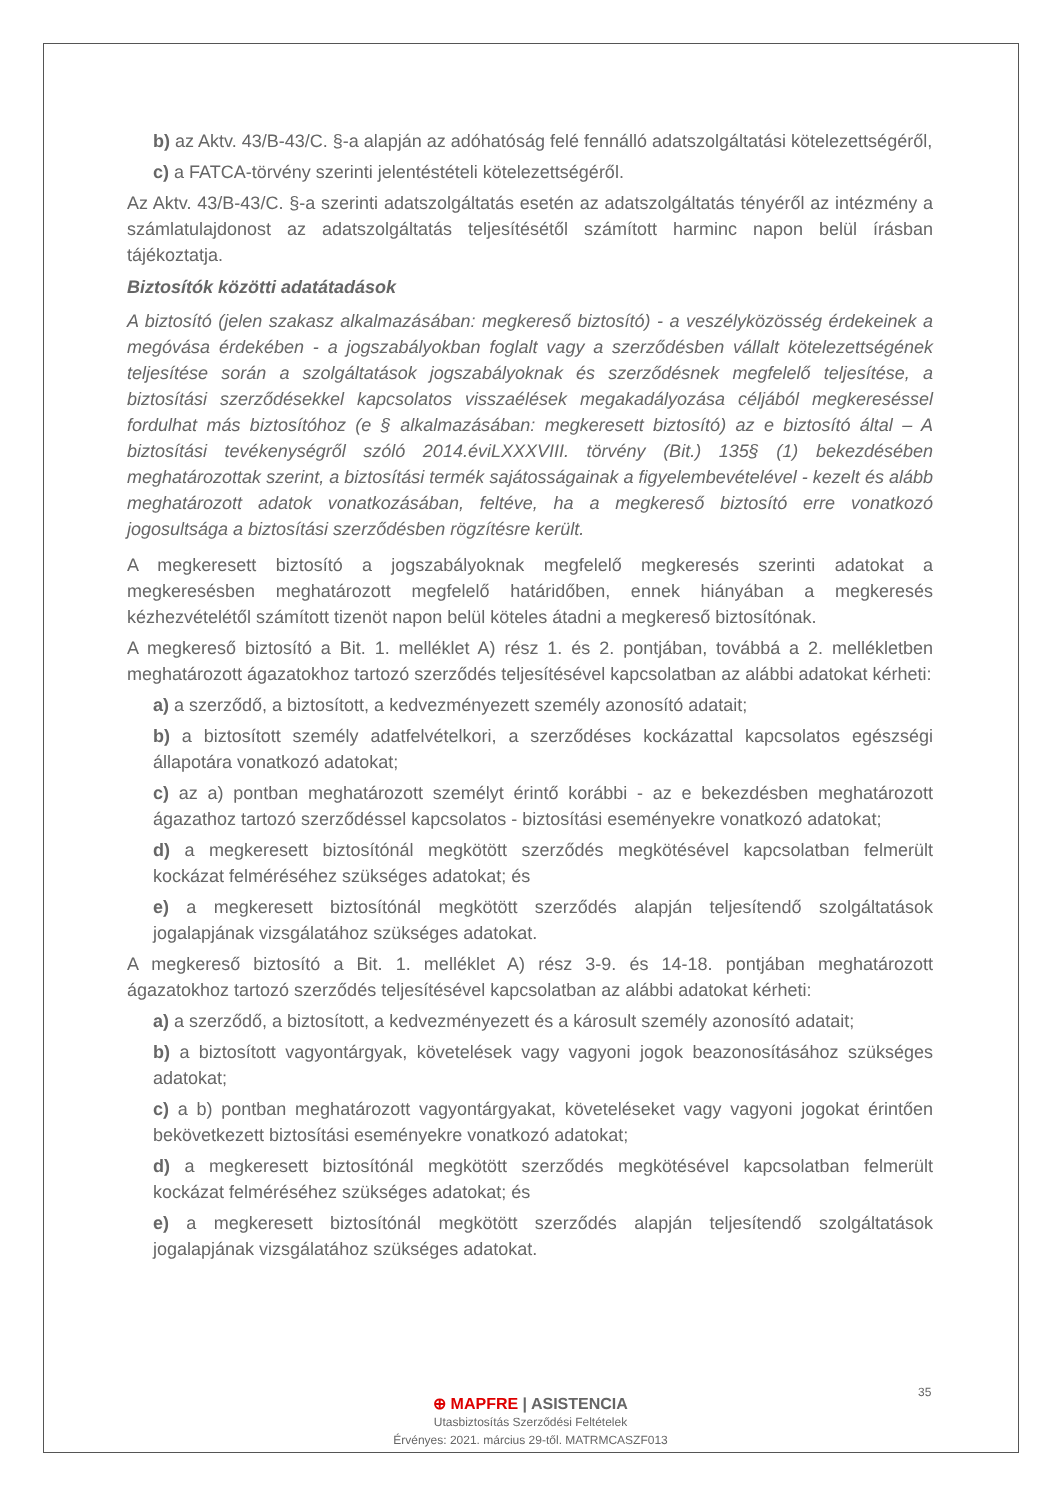b) az Aktv. 43/B-43/C. §-a alapján az adóhatóság felé fennálló adatszolgáltatási kötelezettségéről,
c) a FATCA-törvény szerinti jelentéstételi kötelezettségéről.
Az Aktv. 43/B-43/C. §-a szerinti adatszolgáltatás esetén az adatszolgáltatás tényéről az intézmény a számlatulajdonost az adatszolgáltatás teljesítésétől számított harminc napon belül írásban tájékoztatja.
Biztosítók közötti adatátadások
A biztosító (jelen szakasz alkalmazásában: megkereső biztosító) - a veszélyközösség érdekeinek a megóvása érdekében - a jogszabályokban foglalt vagy a szerződésben vállalt kötelezettségének teljesítése során a szolgáltatások jogszabályoknak és szerződésnek megfelelő teljesítése, a biztosítási szerződésekkel kapcsolatos visszaélések megakadályozása céljából megkereséssel fordulhat más biztosítóhoz (e § alkalmazásában: megkeresett biztosító) az e biztosító által – A biztosítási tevékenységről szóló 2014.éviLXXXVIII. törvény (Bit.) 135§ (1) bekezdésében meghatározottak szerint, a biztosítási termék sajátosságainak a figyelembevételével - kezelt és alább meghatározott adatok vonatkozásában, feltéve, ha a megkereső biztosító erre vonatkozó jogosultsága a biztosítási szerződésben rögzítésre került.
A megkeresett biztosító a jogszabályoknak megfelelő megkeresés szerinti adatokat a megkeresésben meghatározott megfelelő határidőben, ennek hiányában a megkeresés kézhezvételétől számított tizenöt napon belül köteles átadni a megkereső biztosítónak.
A megkereső biztosító a Bit. 1. melléklet A) rész 1. és 2. pontjában, továbbá a 2. mellékletben meghatározott ágazatokhoz tartozó szerződés teljesítésével kapcsolatban az alábbi adatokat kérheti:
a) a szerződő, a biztosított, a kedvezményezett személy azonosító adatait;
b) a biztosított személy adatfelvételkori, a szerződéses kockázattal kapcsolatos egészségi állapotára vonatkozó adatokat;
c) az a) pontban meghatározott személyt érintő korábbi - az e bekezdésben meghatározott ágazathoz tartozó szerződéssel kapcsolatos - biztosítási eseményekre vonatkozó adatokat;
d) a megkeresett biztosítónál megkötött szerződés megkötésével kapcsolatban felmerült kockázat felméréséhez szükséges adatokat; és
e) a megkeresett biztosítónál megkötött szerződés alapján teljesítendő szolgáltatások jogalapjának vizsgálatához szükséges adatokat.
A megkereső biztosító a Bit. 1. melléklet A) rész 3-9. és 14-18. pontjában meghatározott ágazatokhoz tartozó szerződés teljesítésével kapcsolatban az alábbi adatokat kérheti:
a) a szerződő, a biztosított, a kedvezményezett és a károsult személy azonosító adatait;
b) a biztosított vagyontárgyak, követelések vagy vagyoni jogok beazonosításához szükséges adatokat;
c) a b) pontban meghatározott vagyontárgyakat, követeléseket vagy vagyoni jogokat érintően bekövetkezett biztosítási eseményekre vonatkozó adatokat;
d) a megkeresett biztosítónál megkötött szerződés megkötésével kapcsolatban felmerült kockázat felméréséhez szükséges adatokat; és
e) a megkeresett biztosítónál megkötött szerződés alapján teljesítendő szolgáltatások jogalapjának vizsgálatához szükséges adatokat.
35
⊕ MAPFRE | ASISTENCIA
Utasbiztosítás Szerződési Feltételek
Érvényes: 2021. március 29-től. MATRMCASZF013